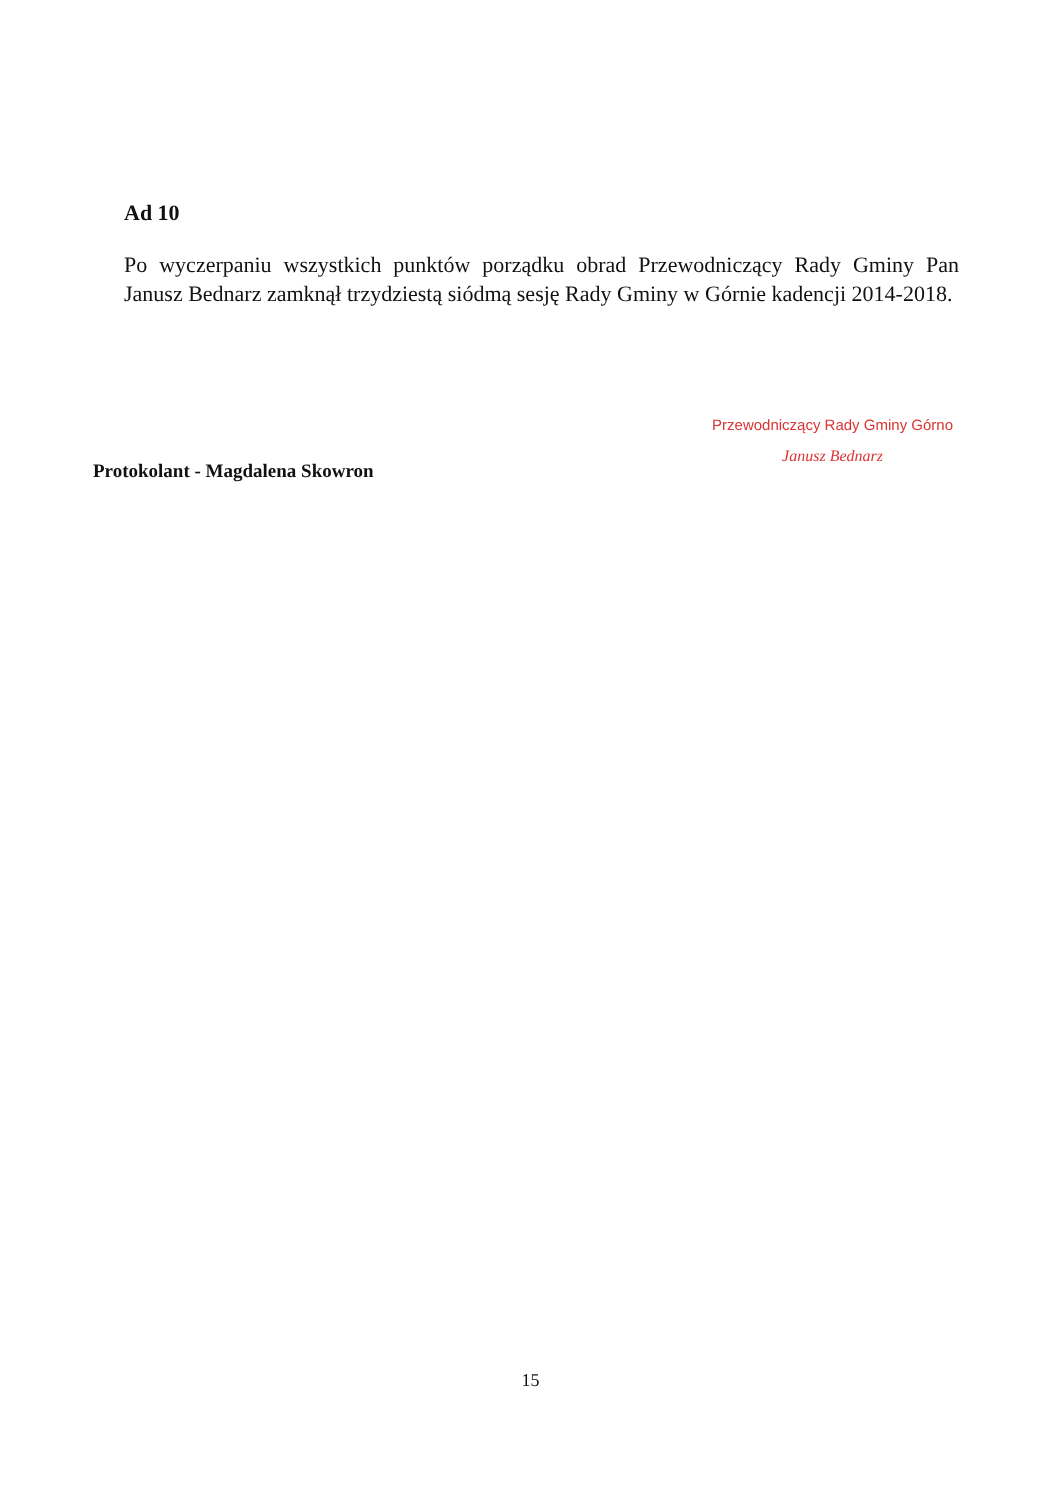Ad 10
Po wyczerpaniu wszystkich punktów porządku obrad Przewodniczący Rady Gminy Pan Janusz Bednarz zamknął trzydziestą siódmą sesję Rady Gminy w Górnie kadencji 2014-2018.
Protokolant - Magdalena Skowron
Przewodniczący Rady Gminy Górno
Janusz Bednarz
15